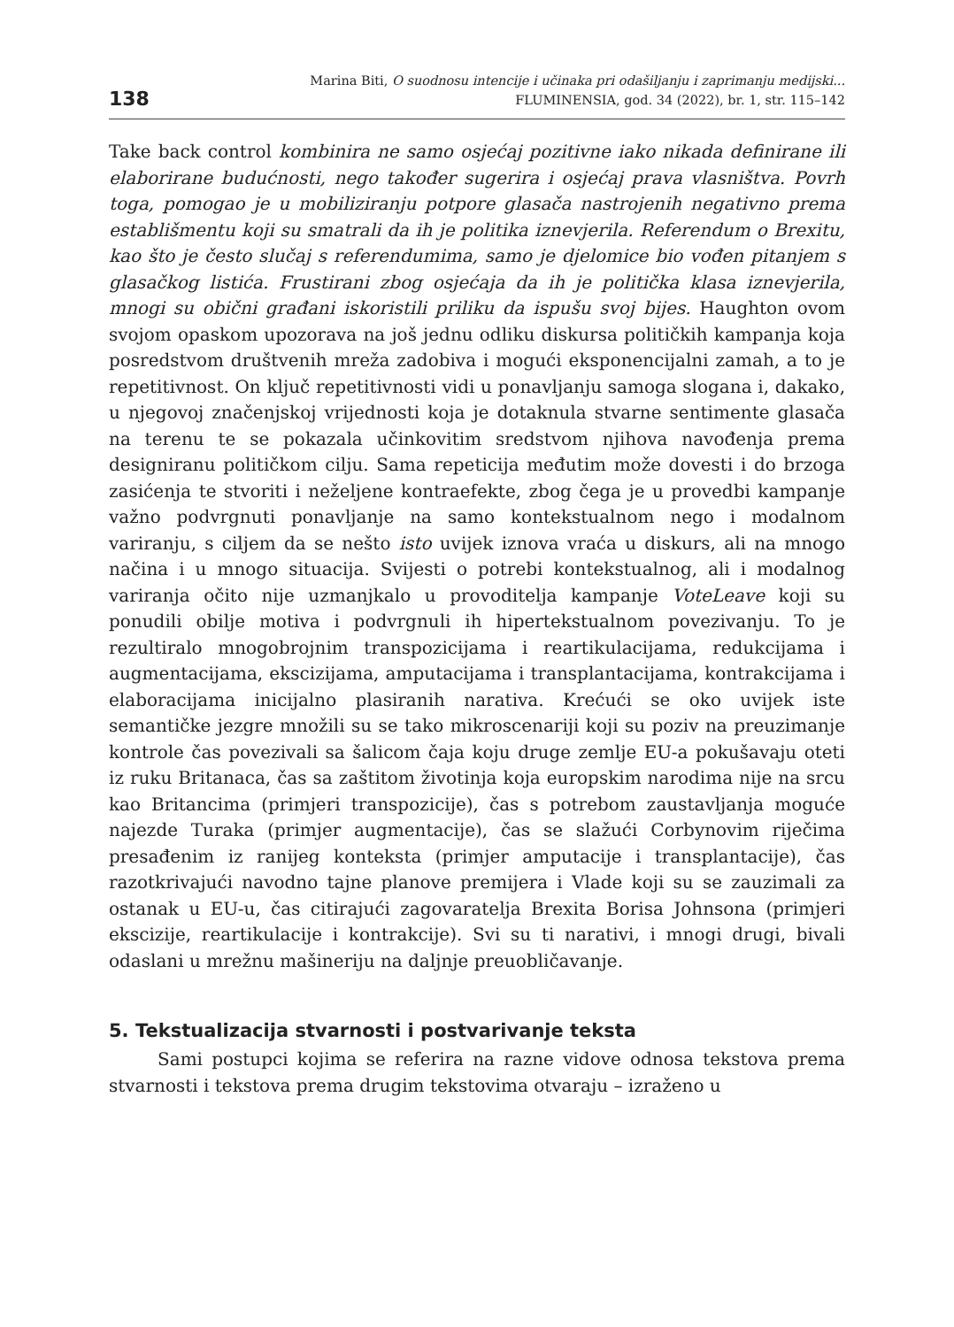138
Marina Biti, O suodnosu intencije i učinaka pri odašiljanju i zaprimanju medijski...
FLUMINENSIA, god. 34 (2022), br. 1, str. 115–142
Take back control kombinira ne samo osjećaj pozitivne iako nikada definirane ili elaborirane budućnosti, nego također sugerira i osjećaj prava vlasništva. Povrh toga, pomogao je u mobiliziranju potpore glasača nastrojenih negativno prema establišmentu koji su smatrali da ih je politika iznevjerila. Referendum o Brexitu, kao što je često slučaj s referendumima, samo je djelomice bio vođen pitanjem s glasačkog listića. Frustirani zbog osjećaja da ih je politička klasa iznevjerila, mnogi su obični građani iskoristili priliku da ispušu svoj bijes. Haughton ovom svojom opaskom upozorava na još jednu odliku diskursa političkih kampanja koja posredstvom društvenih mreža zadobiva i mogući eksponencijalni zamah, a to je repetitivnost. On ključ repetitivnosti vidi u ponavljanju samoga slogana i, dakako, u njegovoj značenjskoj vrijednosti koja je dotaknula stvarne sentimente glasača na terenu te se pokazala učinkovitim sredstvom njihova navođenja prema designiranu političkom cilju. Sama repeticija međutim može dovesti i do brzoga zasićenja te stvoriti i neželjene kontraefekte, zbog čega je u provedbi kampanje važno podvrgnuti ponavljanje na samo kontekstualnom nego i modalnom variranju, s ciljem da se nešto isto uvijek iznova vraća u diskurs, ali na mnogo načina i u mnogo situacija. Svijesti o potrebi kontekstualnog, ali i modalnog variranja očito nije uzmanjkalo u provoditelja kampanje VoteLeave koji su ponudili obilje motiva i podvrgnuli ih hipertekstualnom povezivanju. To je rezultiralo mnogobrojnim transpozicijama i reartikulacijama, redukcijama i augmentacijama, ekscizijama, amputacijama i transplantacijama, kontrakcijama i elaboracijama inicijalno plasiranih narativa. Krećući se oko uvijek iste semantičke jezgre množili su se tako mikroscenariji koji su poziv na preuzimanje kontrole čas povezivali sa šalicom čaja koju druge zemlje EU-a pokušavaju oteti iz ruku Britanaca, čas sa zaštitom životinja koja europskim narodima nije na srcu kao Britancima (primjeri transpozicije), čas s potrebom zaustavljanja moguće najezde Turaka (primjer augmentacije), čas se slažući Corbynovim riječima presađenim iz ranijeg konteksta (primjer amputacije i transplantacije), čas razotkrivajući navodno tajne planove premijera i Vlade koji su se zauzimali za ostanak u EU-u, čas citirajući zagovaratelja Brexita Borisa Johnsona (primjeri ekscizije, reartikulacije i kontrakcije). Svi su ti narativi, i mnogi drugi, bivali odaslani u mrežnu mašineriju na daljnje preuobličavanje.
5. Tekstualizacija stvarnosti i postvarivanje teksta
Sami postupci kojima se referira na razne vidove odnosa tekstova prema stvarnosti i tekstova prema drugim tekstovima otvaraju – izraženo u